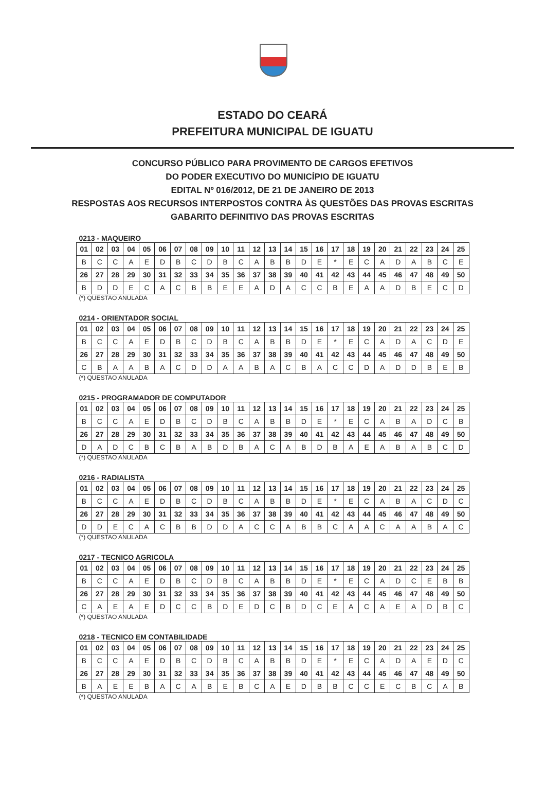ESTADO DO CEARÁ
PREFEITURA MUNICIPAL DE IGUATU
CONCURSO PÚBLICO PARA PROVIMENTO DE CARGOS EFETIVOS
DO PODER EXECUTIVO DO MUNICÍPIO DE IGUATU
EDITAL Nº 016/2012, DE 21 DE JANEIRO DE 2013
RESPOSTAS AOS RECURSOS INTERPOSTOS CONTRA ÀS QUESTÕES DAS PROVAS ESCRITAS
GABARITO DEFINITIVO DAS PROVAS ESCRITAS
0213 - MAQUEIRO
| 01 | 02 | 03 | 04 | 05 | 06 | 07 | 08 | 09 | 10 | 11 | 12 | 13 | 14 | 15 | 16 | 17 | 18 | 19 | 20 | 21 | 22 | 23 | 24 | 25 |
| B | C | C | A | E | D | B | C | D | B | C | A | B | B | D | E | * | E | C | A | D | A | B | C | E |
| 26 | 27 | 28 | 29 | 30 | 31 | 32 | 33 | 34 | 35 | 36 | 37 | 38 | 39 | 40 | 41 | 42 | 43 | 44 | 45 | 46 | 47 | 48 | 49 | 50 |
| B | D | D | E | C | A | C | B | B | E | E | A | D | A | C | C | B | E | A | A | D | B | E | C | D |
(*) QUESTAO ANULADA
0214 - ORIENTADOR SOCIAL
| 01 | 02 | 03 | 04 | 05 | 06 | 07 | 08 | 09 | 10 | 11 | 12 | 13 | 14 | 15 | 16 | 17 | 18 | 19 | 20 | 21 | 22 | 23 | 24 | 25 |
| B | C | C | A | E | D | B | C | D | B | C | A | B | B | D | E | * | E | C | A | D | A | C | D | E |
| 26 | 27 | 28 | 29 | 30 | 31 | 32 | 33 | 34 | 35 | 36 | 37 | 38 | 39 | 40 | 41 | 42 | 43 | 44 | 45 | 46 | 47 | 48 | 49 | 50 |
| C | B | A | A | B | A | C | D | D | A | A | B | A | C | B | A | C | C | D | A | D | D | B | E | B |
(*) QUESTAO ANULADA
0215 - PROGRAMADOR DE COMPUTADOR
| 01 | 02 | 03 | 04 | 05 | 06 | 07 | 08 | 09 | 10 | 11 | 12 | 13 | 14 | 15 | 16 | 17 | 18 | 19 | 20 | 21 | 22 | 23 | 24 | 25 |
| B | C | C | A | E | D | B | C | D | B | C | A | B | B | D | E | * | E | C | A | B | A | D | C | B |
| 26 | 27 | 28 | 29 | 30 | 31 | 32 | 33 | 34 | 35 | 36 | 37 | 38 | 39 | 40 | 41 | 42 | 43 | 44 | 45 | 46 | 47 | 48 | 49 | 50 |
| D | A | D | C | B | C | B | A | B | D | B | A | C | A | B | D | B | A | E | A | B | A | B | C | D |
(*) QUESTAO ANULADA
0216 - RADIALISTA
| 01 | 02 | 03 | 04 | 05 | 06 | 07 | 08 | 09 | 10 | 11 | 12 | 13 | 14 | 15 | 16 | 17 | 18 | 19 | 20 | 21 | 22 | 23 | 24 | 25 |
| B | C | C | A | E | D | B | C | D | B | C | A | B | B | D | E | * | E | C | A | B | A | C | D | C |
| 26 | 27 | 28 | 29 | 30 | 31 | 32 | 33 | 34 | 35 | 36 | 37 | 38 | 39 | 40 | 41 | 42 | 43 | 44 | 45 | 46 | 47 | 48 | 49 | 50 |
| D | D | E | C | A | C | B | B | D | D | A | C | C | A | B | B | C | A | A | C | A | A | B | A | C |
(*) QUESTAO ANULADA
0217 - TECNICO AGRICOLA
| 01 | 02 | 03 | 04 | 05 | 06 | 07 | 08 | 09 | 10 | 11 | 12 | 13 | 14 | 15 | 16 | 17 | 18 | 19 | 20 | 21 | 22 | 23 | 24 | 25 |
| B | C | C | A | E | D | B | C | D | B | C | A | B | B | D | E | * | E | C | A | D | C | E | B | B |
| 26 | 27 | 28 | 29 | 30 | 31 | 32 | 33 | 34 | 35 | 36 | 37 | 38 | 39 | 40 | 41 | 42 | 43 | 44 | 45 | 46 | 47 | 48 | 49 | 50 |
| C | A | E | A | E | D | C | C | B | D | E | D | C | B | D | C | E | A | C | A | E | A | D | B | C |
(*) QUESTAO ANULADA
0218 - TECNICO EM CONTABILIDADE
| 01 | 02 | 03 | 04 | 05 | 06 | 07 | 08 | 09 | 10 | 11 | 12 | 13 | 14 | 15 | 16 | 17 | 18 | 19 | 20 | 21 | 22 | 23 | 24 | 25 |
| B | C | C | A | E | D | B | C | D | B | C | A | B | B | D | E | * | E | C | A | D | A | E | D | C |
| 26 | 27 | 28 | 29 | 30 | 31 | 32 | 33 | 34 | 35 | 36 | 37 | 38 | 39 | 40 | 41 | 42 | 43 | 44 | 45 | 46 | 47 | 48 | 49 | 50 |
| B | A | E | E | B | A | C | A | B | E | B | C | A | E | D | B | B | C | C | E | C | B | C | A | B |
(*) QUESTAO ANULADA